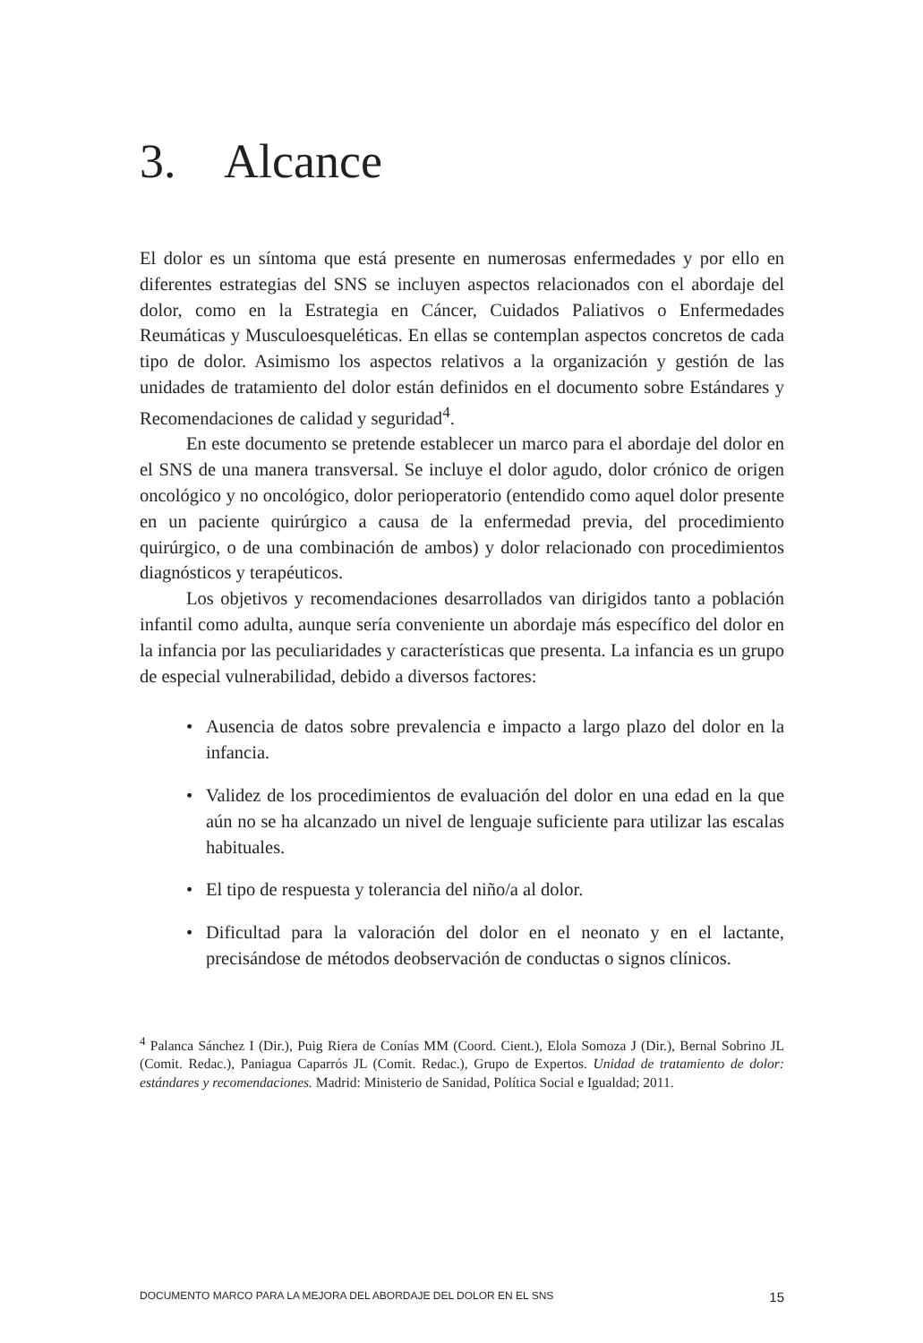3. Alcance
El dolor es un síntoma que está presente en numerosas enfermedades y por ello en diferentes estrategias del SNS se incluyen aspectos relacionados con el abordaje del dolor, como en la Estrategia en Cáncer, Cuidados Paliativos o Enfermedades Reumáticas y Musculoesqueléticas. En ellas se contemplan aspectos concretos de cada tipo de dolor. Asimismo los aspectos relativos a la organización y gestión de las unidades de tratamiento del dolor están definidos en el documento sobre Estándares y Recomendaciones de calidad y seguridad<sup>4</sup>.
En este documento se pretende establecer un marco para el abordaje del dolor en el SNS de una manera transversal. Se incluye el dolor agudo, dolor crónico de origen oncológico y no oncológico, dolor perioperatorio (entendido como aquel dolor presente en un paciente quirúrgico a causa de la enfermedad previa, del procedimiento quirúrgico, o de una combinación de ambos) y dolor relacionado con procedimientos diagnósticos y terapéuticos.
Los objetivos y recomendaciones desarrollados van dirigidos tanto a población infantil como adulta, aunque sería conveniente un abordaje más específico del dolor en la infancia por las peculiaridades y características que presenta. La infancia es un grupo de especial vulnerabilidad, debido a diversos factores:
• Ausencia de datos sobre prevalencia e impacto a largo plazo del dolor en la infancia.
• Validez de los procedimientos de evaluación del dolor en una edad en la que aún no se ha alcanzado un nivel de lenguaje suficiente para utilizar las escalas habituales.
• El tipo de respuesta y tolerancia del niño/a al dolor.
• Dificultad para la valoración del dolor en el neonato y en el lactante, precisándose de métodos deobservación de conductas o signos clínicos.
<sup>4</sup> Palanca Sánchez I (Dir.), Puig Riera de Conías MM (Coord. Cient.), Elola Somoza J (Dir.), Bernal Sobrino JL (Comit. Redac.), Paniagua Caparrós JL (Comit. Redac.), Grupo de Expertos. Unidad de tratamiento de dolor: estándares y recomendaciones. Madrid: Ministerio de Sanidad, Política Social e Igualdad; 2011.
DOCUMENTO MARCO PARA LA MEJORA DEL ABORDAJE DEL DOLOR EN EL SNS 15